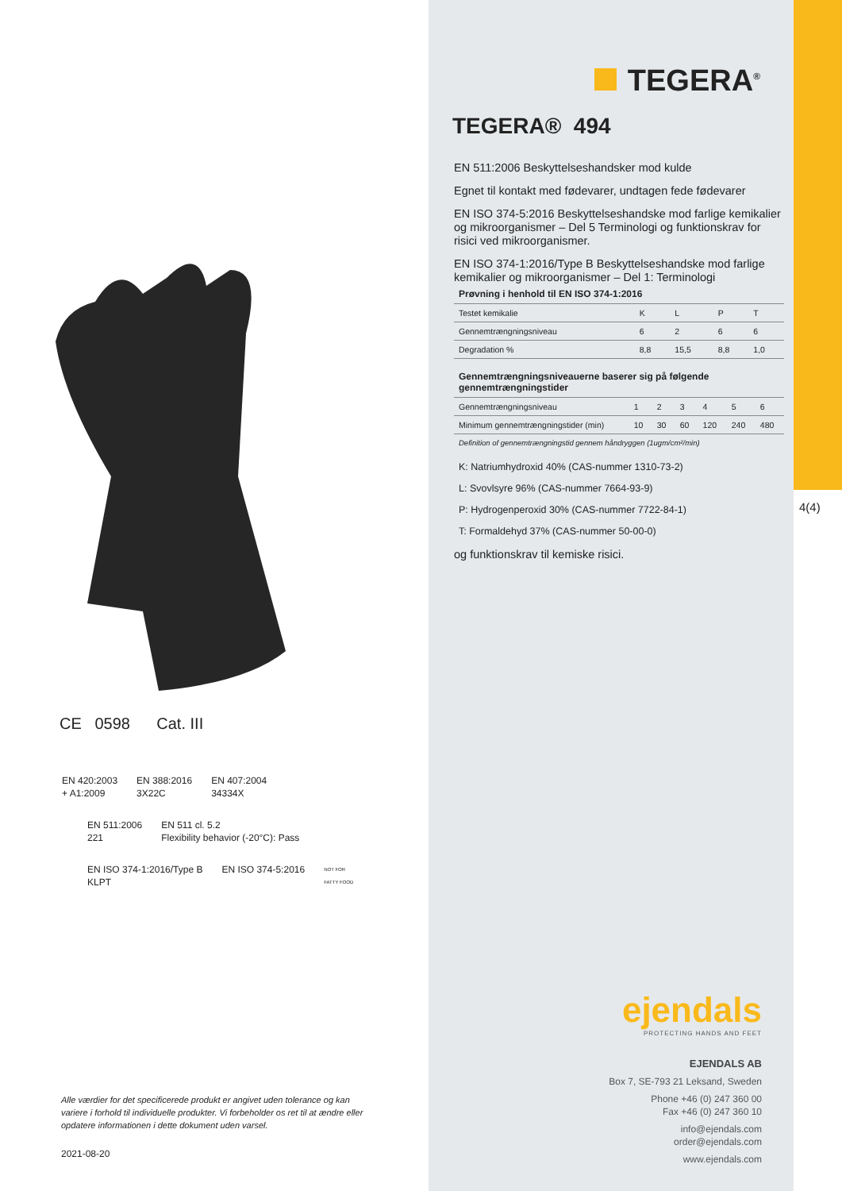CE 0598 Cat. III
EN 420:2003
+ A1:2009 EN 388:2016
3X22C EN 407:2004
34334X
EN 511:2006
221 EN 511 cl. 5.2
Flexibility behavior (-20°C): Pass
EN ISO 374-1:2016/Type B
KLPT EN ISO 374-5:2016 NOT FOR
FATTY FOOD
Alle værdier for det specificerede produkt er angivet uden tolerance og kan variere i forhold til individuelle produkter. Vi forbeholder os ret til at ændre eller opdatere informationen i dette dokument uden varsel.
2021-08-20
TEGERA<sup>®</sup>
TEGERA® 494
EN 511:2006 Beskyttelseshandsker mod kulde
Egnet til kontakt med fødevarer, undtagen fede fødevarer
EN ISO 374-5:2016 Beskyttelseshandske mod farlige kemikalier og mikroorganismer – Del 5 Terminologi og funktionskrav for risici ved mikroorganismer.
EN ISO 374-1:2016/Type B Beskyttelseshandske mod farlige kemikalier og mikroorganismer – Del 1: Terminologi
| Prøvning i henhold til EN ISO 374-1:2016 | | | | |
| --- | --- | --- | --- | --- |
| Testet kemikalie | K | L | P | T |
| Gennemtrængningsniveau | 6 | 2 | 6 | 6 |
| Degradation % | 8,8 | 15,5 | 8,8 | 1,0 |
| Gennemtrængningsniveauerne baserer sig på følgende gennemtrængningstider | | | | | | |
| --- | --- | --- | --- | --- | --- | --- |
| Gennemtrængningsniveau | 1 | 2 | 3 | 4 | 5 | 6 |
| Minimum gennemtrængningstider (min) | 10 | 30 | 60 | 120 | 240 | 480 |
| Definition of gennemtrængningstid gennem håndryggen (1ugm/cm²/min) | | | | | | |
K: Natriumhydroxid 40% (CAS-nummer 1310-73-2)
L: Svovlsyre 96% (CAS-nummer 7664-93-9)
P: Hydrogenperoxid 30% (CAS-nummer 7722-84-1)
T: Formaldehyd 37% (CAS-nummer 50-00-0)
og funktionskrav til kemiske risici.
ejendals
PROTECTING HANDS AND FEET
EJENDALS AB
Box 7, SE-793 21 Leksand, Sweden
Phone +46 (0) 247 360 00
Fax +46 (0) 247 360 10
info@ejendals.com
order@ejendals.com
www.ejendals.com
4(4)